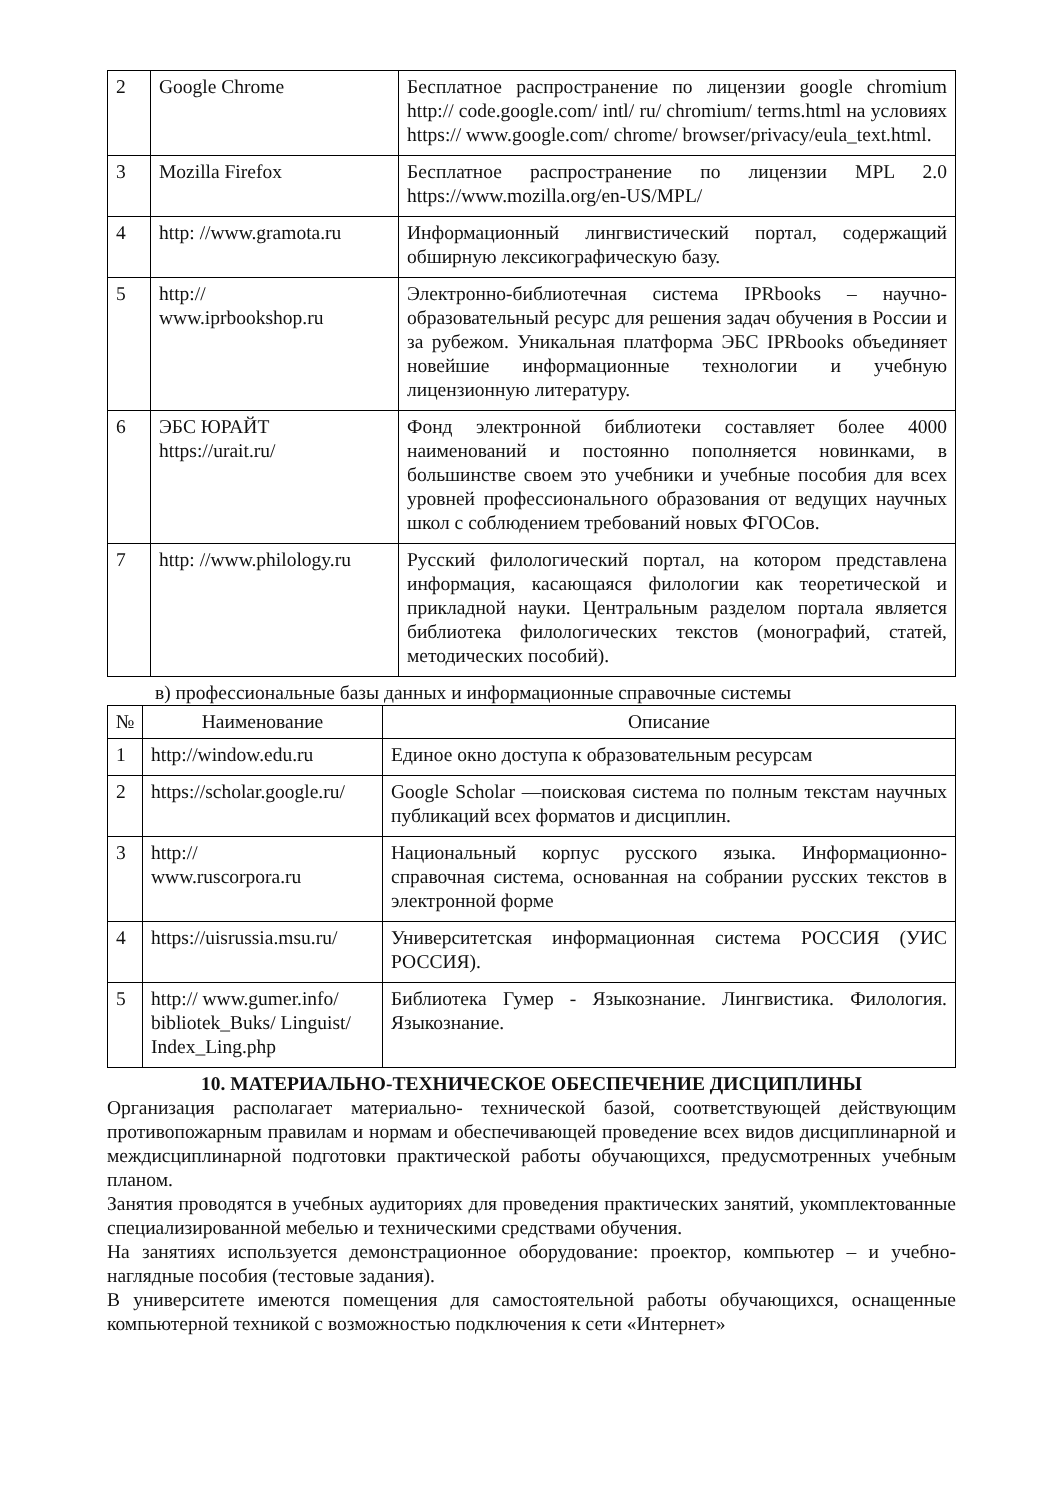| 2 | Google Chrome | Бесплатное распространение по лицензии google chromium http:// code.google.com/ intl/ ru/ chromium/ terms.html на условиях https:// www.google.com/ chrome/ browser/privacy/eula_text.html. |
| 3 | Mozilla Firefox | Бесплатное распространение по лицензии MPL 2.0 https://www.mozilla.org/en-US/MPL/ |
| 4 | http: //www.gramota.ru | Информационный лингвистический портал, содержащий обширную лексикографическую базу. |
| 5 | http:// www.iprbookshop.ru | Электронно-библиотечная система IPRbooks – научно-образовательный ресурс для решения задач обучения в России и за рубежом. Уникальная платформа ЭБС IPRbooks объединяет новейшие информационные технологии и учебную лицензионную литературу. |
| 6 | ЭБС ЮРАЙТ https://urait.ru/ | Фонд электронной библиотеки составляет более 4000 наименований и постоянно пополняется новинками, в большинстве своем это учебники и учебные пособия для всех уровней профессионального образования от ведущих научных школ с соблюдением требований новых ФГОСов. |
| 7 | http: //www.philology.ru | Русский филологический портал, на котором представлена информация, касающаяся филологии как теоретической и прикладной науки. Центральным разделом портала является библиотека филологических текстов (монографий, статей, методических пособий). |
в) профессиональные базы данных и информационные справочные системы
| № | Наименование | Описание |
| --- | --- | --- |
| 1 | http://window.edu.ru | Единое окно доступа к образовательным ресурсам |
| 2 | https://scholar.google.ru/ | Google Scholar —поисковая система по полным текстам научных публикаций всех форматов и дисциплин. |
| 3 | http:// www.ruscorpora.ru | Национальный корпус русского языка. Информационно- справочная система, основанная на собрании русских текстов в электронной форме |
| 4 | https://uisrussia.msu.ru/ | Университетская информационная система РОССИЯ (УИС РОССИЯ). |
| 5 | http:// www.gumer.info/ bibliotek_Buks/ Linguist/ Index_Ling.php | Библиотека Гумер - Языкознание. Лингвистика. Филология. Языкознание. |
10. МАТЕРИАЛЬНО-ТЕХНИЧЕСКОЕ ОБЕСПЕЧЕНИЕ ДИСЦИПЛИНЫ
Организация располагает материально- технической базой, соответствующей действующим противопожарным правилам и нормам и обеспечивающей проведение всех видов дисциплинарной и междисциплинарной подготовки практической работы обучающихся, предусмотренных учебным планом.
Занятия проводятся в учебных аудиториях для проведения практических занятий, укомплектованные специализированной мебелью и техническими средствами обучения.
На занятиях используется демонстрационное оборудование: проектор, компьютер – и учебно-наглядные пособия (тестовые задания).
В университете имеются помещения для самостоятельной работы обучающихся, оснащенные компьютерной техникой с возможностью подключения к сети «Интернет»